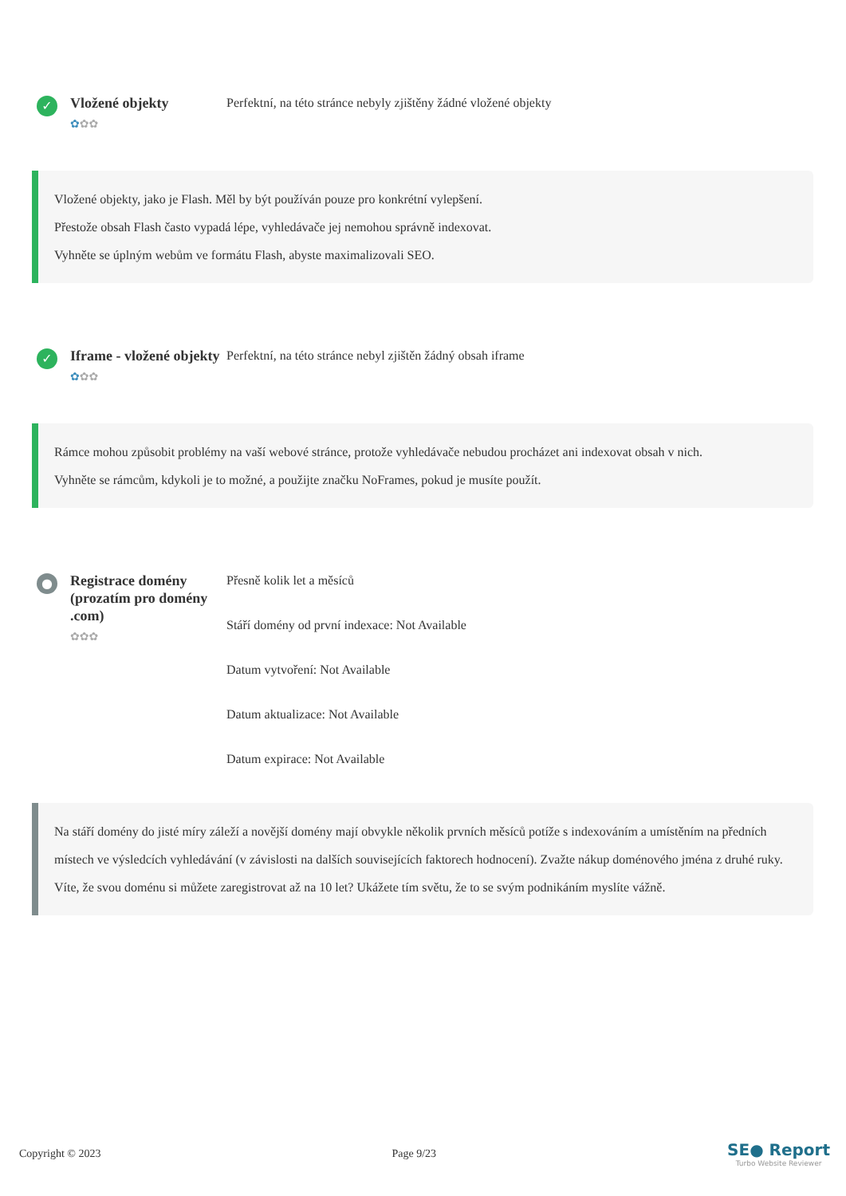✓
Vložené objekty
✿✿✿
Perfektní, na této stránce nebyly zjištěny žádné vložené objekty
Vložené objekty, jako je Flash. Měl by být používán pouze pro konkrétní vylepšení.
Přestože obsah Flash často vypadá lépe, vyhledávače jej nemohou správně indexovat.
Vyhněte se úplným webům ve formátu Flash, abyste maximalizovali SEO.
✓
Iframe - vložené objekty
✿✿✿
Perfektní, na této stránce nebyl zjištěn žádný obsah iframe
Rámce mohou způsobit problémy na vaší webové stránce, protože vyhledávače nebudou procházet ani indexovat obsah v nich.
Vyhněte se rámcům, kdykoli je to možné, a použijte značku NoFrames, pokud je musíte použít.
●
Registrace domény (prozatím pro domény .com)
✿✿✿
Přesně kolik let a měsíců
Stáří domény od první indexace: Not Available
Datum vytvoření: Not Available
Datum aktualizace: Not Available
Datum expirace: Not Available
Na stáří domény do jisté míry záleží a novější domény mají obvykle několik prvních měsíců potíže s indexováním a umístěním na předních místech ve výsledcích vyhledávání (v závislosti na dalších souvisejících faktorech hodnocení). Zvažte nákup doménového jména z druhé ruky.
Víte, že svou doménu si můžete zaregistrovat až na 10 let? Ukážete tím světu, že to se svým podnikáním myslíte vážně.
Copyright © 2023 Page 9/23
SE● Report
Turbo Website Reviewer